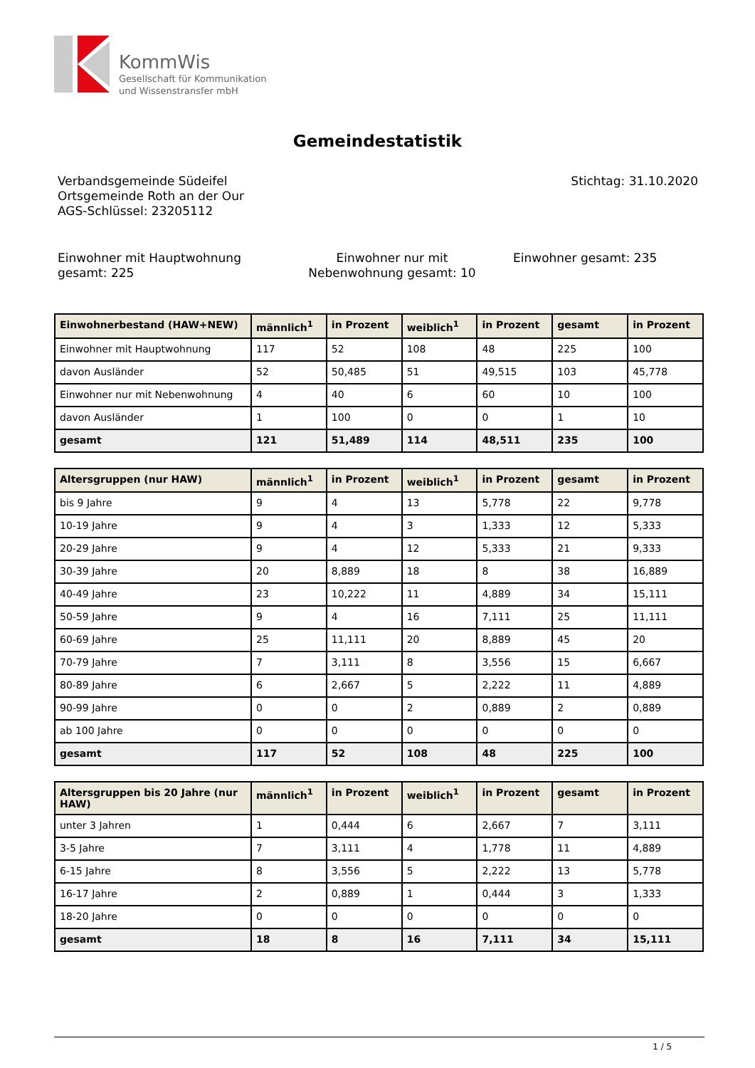KommWis
Gesellschaft für Kommunikation
und Wissenstransfer mbH
Gemeindestatistik
Verbandsgemeinde Südeifel
Ortsgemeinde Roth an der Our
AGS-Schlüssel: 23205112
Stichtag: 31.10.2020
Einwohner mit Hauptwohnung gesamt: 225
Einwohner nur mit Nebenwohnung gesamt: 10
Einwohner gesamt: 235
| Einwohnerbestand (HAW+NEW) | männlich<sup>1</sup> | in Prozent | weiblich<sup>1</sup> | in Prozent | gesamt | in Prozent |
| --- | --- | --- | --- | --- | --- | --- |
| Einwohner mit Hauptwohnung | 117 | 52 | 108 | 48 | 225 | 100 |
| davon Ausländer | 52 | 50,485 | 51 | 49,515 | 103 | 45,778 |
| Einwohner nur mit Nebenwohnung | 4 | 40 | 6 | 60 | 10 | 100 |
| davon Ausländer | 1 | 100 | 0 | 0 | 1 | 10 |
| gesamt | 121 | 51,489 | 114 | 48,511 | 235 | 100 |
| Altersgruppen (nur HAW) | männlich<sup>1</sup> | in Prozent | weiblich<sup>1</sup> | in Prozent | gesamt | in Prozent |
| --- | --- | --- | --- | --- | --- | --- |
| bis 9 Jahre | 9 | 4 | 13 | 5,778 | 22 | 9,778 |
| 10-19 Jahre | 9 | 4 | 3 | 1,333 | 12 | 5,333 |
| 20-29 Jahre | 9 | 4 | 12 | 5,333 | 21 | 9,333 |
| 30-39 Jahre | 20 | 8,889 | 18 | 8 | 38 | 16,889 |
| 40-49 Jahre | 23 | 10,222 | 11 | 4,889 | 34 | 15,111 |
| 50-59 Jahre | 9 | 4 | 16 | 7,111 | 25 | 11,111 |
| 60-69 Jahre | 25 | 11,111 | 20 | 8,889 | 45 | 20 |
| 70-79 Jahre | 7 | 3,111 | 8 | 3,556 | 15 | 6,667 |
| 80-89 Jahre | 6 | 2,667 | 5 | 2,222 | 11 | 4,889 |
| 90-99 Jahre | 0 | 0 | 2 | 0,889 | 2 | 0,889 |
| ab 100 Jahre | 0 | 0 | 0 | 0 | 0 | 0 |
| gesamt | 117 | 52 | 108 | 48 | 225 | 100 |
| Altersgruppen bis 20 Jahre (nur HAW) | männlich<sup>1</sup> | in Prozent | weiblich<sup>1</sup> | in Prozent | gesamt | in Prozent |
| --- | --- | --- | --- | --- | --- | --- |
| unter 3 Jahren | 1 | 0,444 | 6 | 2,667 | 7 | 3,111 |
| 3-5 Jahre | 7 | 3,111 | 4 | 1,778 | 11 | 4,889 |
| 6-15 Jahre | 8 | 3,556 | 5 | 2,222 | 13 | 5,778 |
| 16-17 Jahre | 2 | 0,889 | 1 | 0,444 | 3 | 1,333 |
| 18-20 Jahre | 0 | 0 | 0 | 0 | 0 | 0 |
| gesamt | 18 | 8 | 16 | 7,111 | 34 | 15,111 |
1 / 5